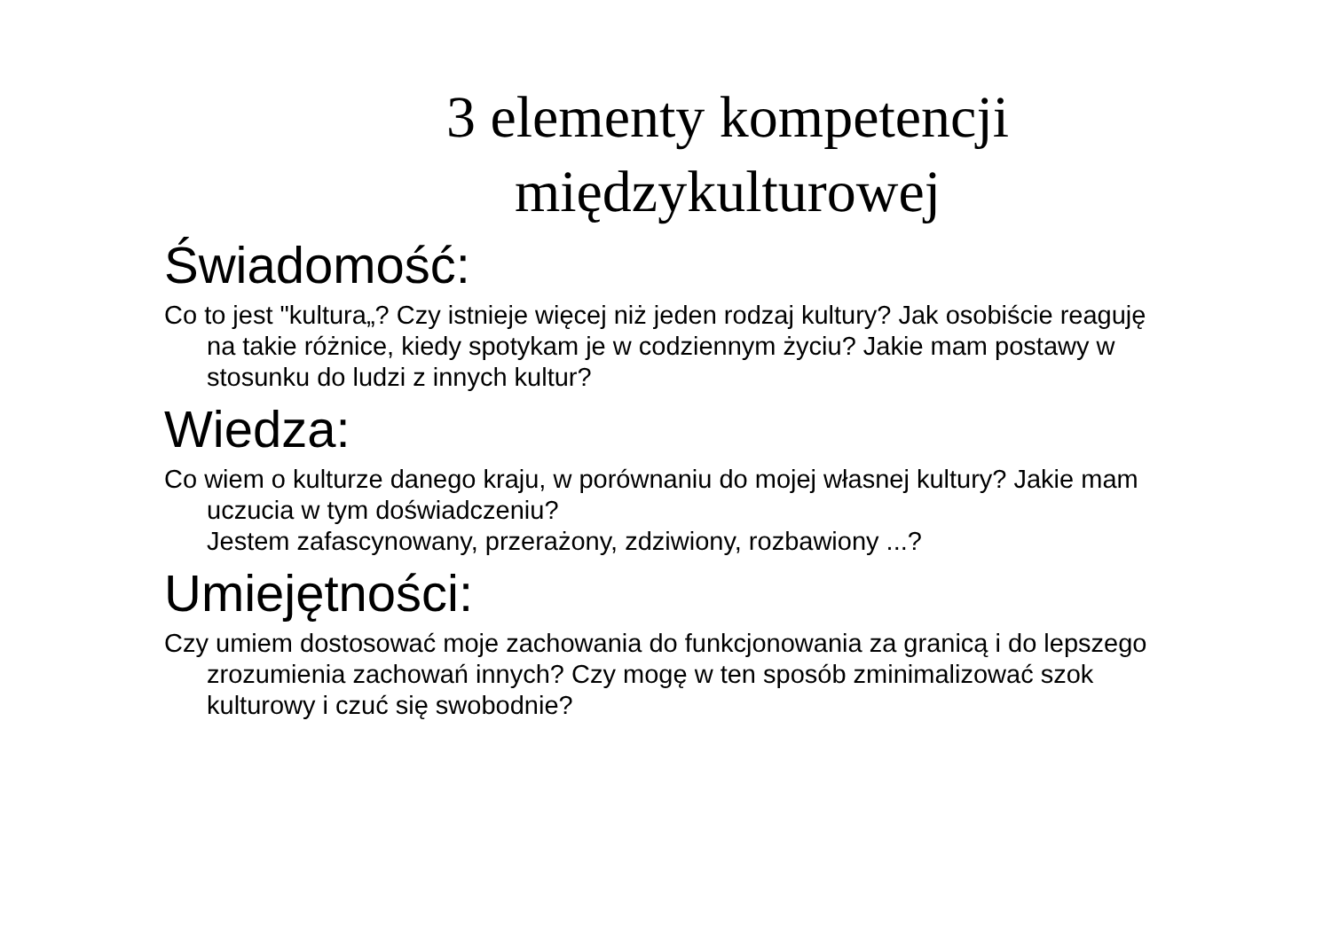3 elementy kompetencji międzykulturowej
Świadomość:
Co to jest "kultura„? Czy istnieje więcej niż jeden rodzaj kultury? Jak osobiście reaguję na takie różnice, kiedy spotykam je w codziennym życiu? Jakie mam postawy w stosunku do ludzi z innych kultur?
Wiedza:
Co wiem o kulturze danego kraju, w porównaniu do mojej własnej kultury? Jakie mam uczucia w tym doświadczeniu?
Jestem zafascynowany, przerażony, zdziwiony, rozbawiony ...?
Umiejętności:
Czy umiem dostosować moje zachowania do funkcjonowania za granicą i do lepszego zrozumienia zachowań innych? Czy mogę w ten sposób zminimalizować szok kulturowy i czuć się swobodnie?